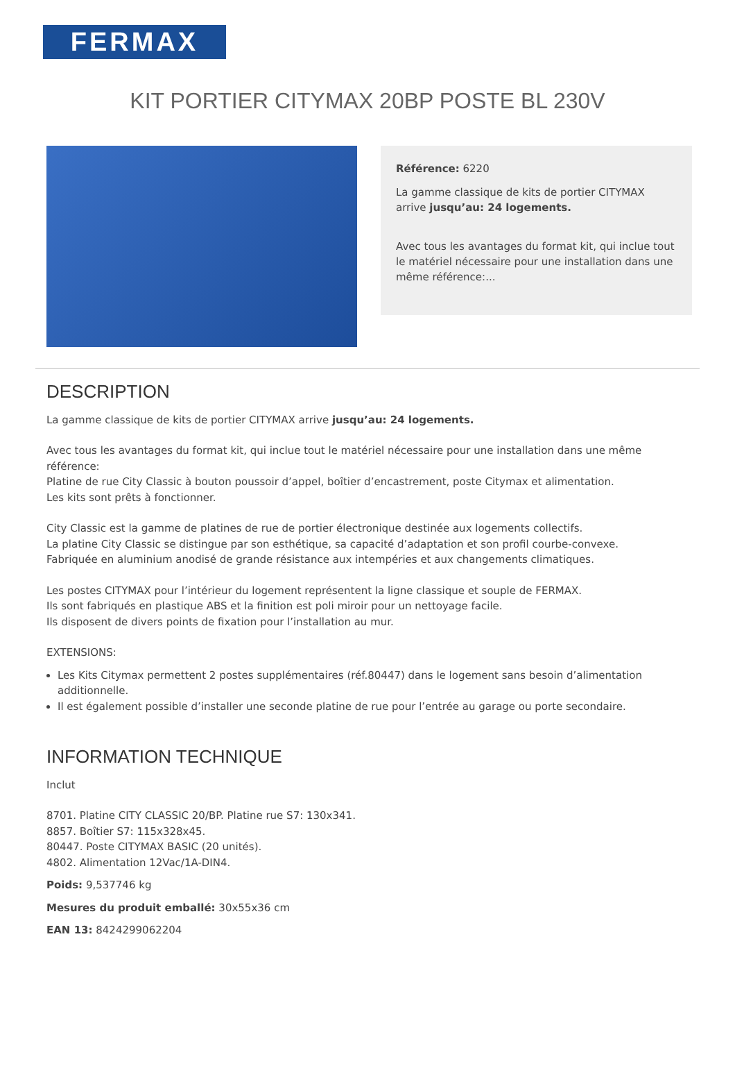FERMAX
KIT PORTIER CITYMAX 20BP POSTE BL 230V
Référence: 6220
La gamme classique de kits de portier CITYMAX arrive jusqu’au: 24 logements.
Avec tous les avantages du format kit, qui inclue tout le matériel nécessaire pour une installation dans une même référence:...
DESCRIPTION
La gamme classique de kits de portier CITYMAX arrive jusqu’au: 24 logements.
Avec tous les avantages du format kit, qui inclue tout le matériel nécessaire pour une installation dans une même référence:
Platine de rue City Classic à bouton poussoir d’appel, boîtier d’encastrement, poste Citymax et alimentation.
Les kits sont prêts à fonctionner.
City Classic est la gamme de platines de rue de portier électronique destinée aux logements collectifs.
La platine City Classic se distingue par son esthétique, sa capacité d’adaptation et son profil courbe-convexe.
Fabriquée en aluminium anodisé de grande résistance aux intempéries et aux changements climatiques.
Les postes CITYMAX pour l’intérieur du logement représentent la ligne classique et souple de FERMAX.
Ils sont fabriqués en plastique ABS et la finition est poli miroir pour un nettoyage facile.
Ils disposent de divers points de fixation pour l’installation au mur.
EXTENSIONS:
Les Kits Citymax permettent 2 postes supplémentaires (réf.80447) dans le logement sans besoin d’alimentation additionnelle.
Il est également possible d’installer une seconde platine de rue pour l’entrée au garage ou porte secondaire.
INFORMATION TECHNIQUE
Inclut
8701. Platine CITY CLASSIC 20/BP. Platine rue S7: 130x341.
8857. Boîtier S7: 115x328x45.
80447. Poste CITYMAX BASIC (20 unités).
4802. Alimentation 12Vac/1A-DIN4.
Poids: 9,537746 kg
Mesures du produit emballé: 30x55x36 cm
EAN 13: 8424299062204